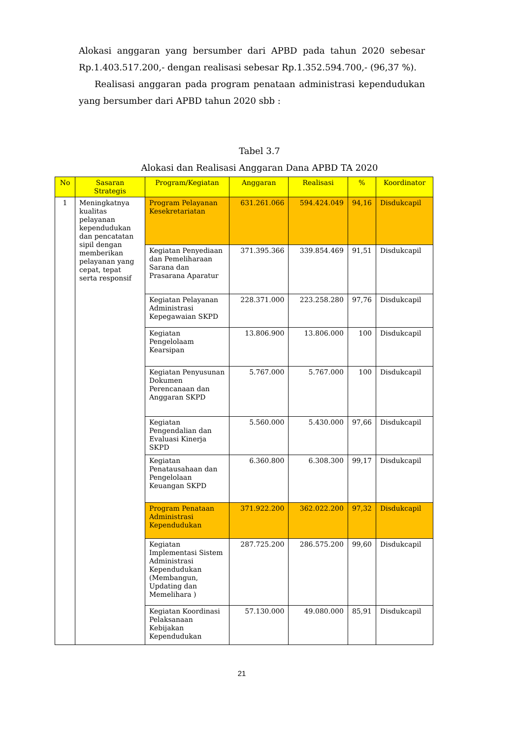Alokasi anggaran yang bersumber dari APBD pada tahun 2020 sebesar Rp.1.403.517.200,- dengan realisasi sebesar Rp.1.352.594.700,- (96,37 %).
Realisasi anggaran pada program penataan administrasi kependudukan yang bersumber dari APBD tahun 2020 sbb :
Tabel 3.7
Alokasi dan Realisasi Anggaran Dana APBD TA 2020
| No | Sasaran Strategis | Program/Kegiatan | Anggaran | Realisasi | % | Koordinator |
| --- | --- | --- | --- | --- | --- | --- |
| 1 | Meningkatnya kualitas pelayanan kependudukan dan pencatatan sipil dengan memberikan pelayanan yang cepat, tepat serta responsif | Program Pelayanan Kesekretariatan | 631.261.066 | 594.424.049 | 94,16 | Disdukcapil |
| | | Kegiatan Penyediaan dan Pemeliharaan Sarana dan Prasarana Aparatur | 371.395.366 | 339.854.469 | 91,51 | Disdukcapil |
| | | Kegiatan Pelayanan Administrasi Kepegawaian SKPD | 228.371.000 | 223.258.280 | 97,76 | Disdukcapil |
| | | Kegiatan Pengelolaam Kearsipan | 13.806.900 | 13.806.000 | 100 | Disdukcapil |
| | | Kegiatan Penyusunan Dokumen Perencanaan dan Anggaran SKPD | 5.767.000 | 5.767.000 | 100 | Disdukcapil |
| | | Kegiatan Pengendalian dan Evaluasi Kinerja SKPD | 5.560.000 | 5.430.000 | 97,66 | Disdukcapil |
| | | Kegiatan Penatausahaan dan Pengelolaan Keuangan SKPD | 6.360.800 | 6.308.300 | 99,17 | Disdukcapil |
| | | Program Penataan Administrasi Kependudukan | 371.922.200 | 362.022.200 | 97,32 | Disdukcapil |
| | | Kegiatan Implementasi Sistem Administrasi Kependudukan (Membangun, Updating dan Memelihara ) | 287.725.200 | 286.575.200 | 99,60 | Disdukcapil |
| | | Kegiatan Koordinasi Pelaksanaan Kebijakan Kependudukan | 57.130.000 | 49.080.000 | 85,91 | Disdukcapil |
21